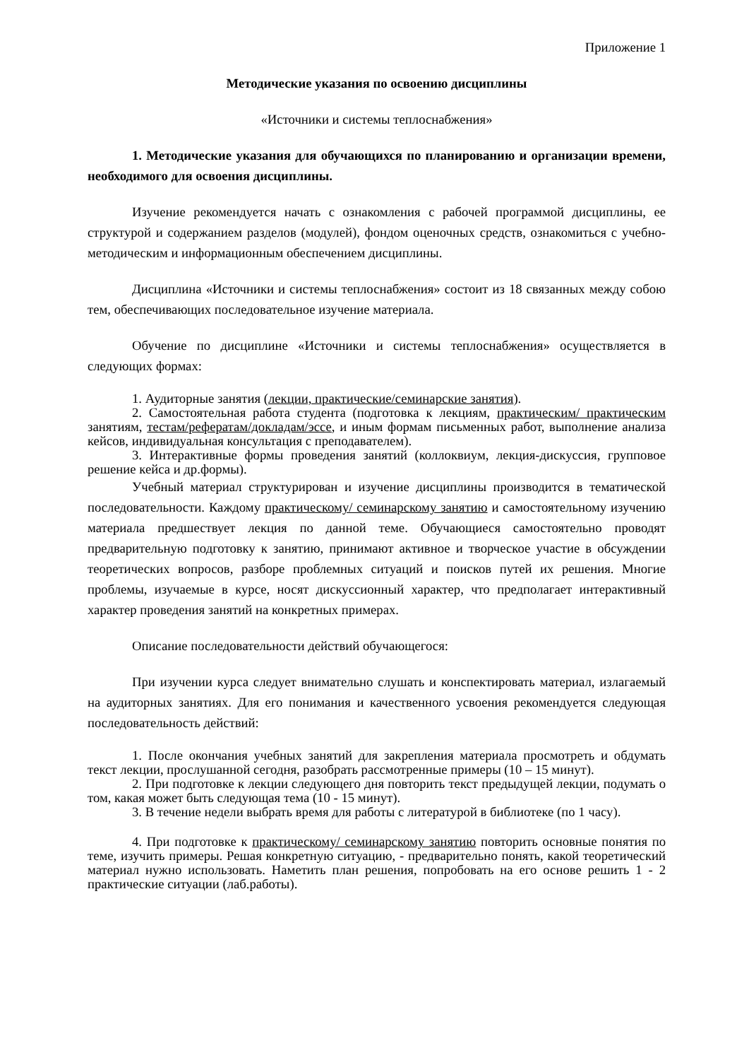Приложение 1
Методические указания по освоению дисциплины
«Источники и системы теплоснабжения»
1. Методические указания для обучающихся по планированию и организации времени, необходимого для освоения дисциплины.
Изучение рекомендуется начать с ознакомления с рабочей программой дисциплины, ее структурой и содержанием разделов (модулей), фондом оценочных средств, ознакомиться с учебно-методическим и информационным обеспечением дисциплины.
Дисциплина «Источники и системы теплоснабжения» состоит из 18 связанных между собою тем, обеспечивающих последовательное изучение материала.
Обучение по дисциплине «Источники и системы теплоснабжения» осуществляется в следующих формах:
1. Аудиторные занятия (лекции, практические/семинарские занятия).
2. Самостоятельная работа студента (подготовка к лекциям, практическим/ практическим занятиям, тестам/рефератам/докладам/эссе, и иным формам письменных работ, выполнение анализа кейсов, индивидуальная консультация с преподавателем).
3. Интерактивные формы проведения занятий (коллоквиум, лекция-дискуссия, групповое решение кейса и др.формы).
Учебный материал структурирован и изучение дисциплины производится в тематической последовательности. Каждому практическому/ семинарскому занятию и самостоятельному изучению материала предшествует лекция по данной теме. Обучающиеся самостоятельно проводят предварительную подготовку к занятию, принимают активное и творческое участие в обсуждении теоретических вопросов, разборе проблемных ситуаций и поисков путей их решения. Многие проблемы, изучаемые в курсе, носят дискуссионный характер, что предполагает интерактивный характер проведения занятий на конкретных примерах.
Описание последовательности действий обучающегося:
При изучении курса следует внимательно слушать и конспектировать материал, излагаемый на аудиторных занятиях. Для его понимания и качественного усвоения рекомендуется следующая последовательность действий:
1. После окончания учебных занятий для закрепления материала просмотреть и обдумать текст лекции, прослушанной сегодня, разобрать рассмотренные примеры (10 – 15 минут).
2. При подготовке к лекции следующего дня повторить текст предыдущей лекции, подумать о том, какая может быть следующая тема (10 - 15 минут).
3. В течение недели выбрать время для работы с литературой в библиотеке (по 1 часу).
4. При подготовке к практическому/ семинарскому занятию повторить основные понятия по теме, изучить примеры. Решая конкретную ситуацию, - предварительно понять, какой теоретический материал нужно использовать. Наметить план решения, попробовать на его основе решить 1 - 2 практические ситуации (лаб.работы).